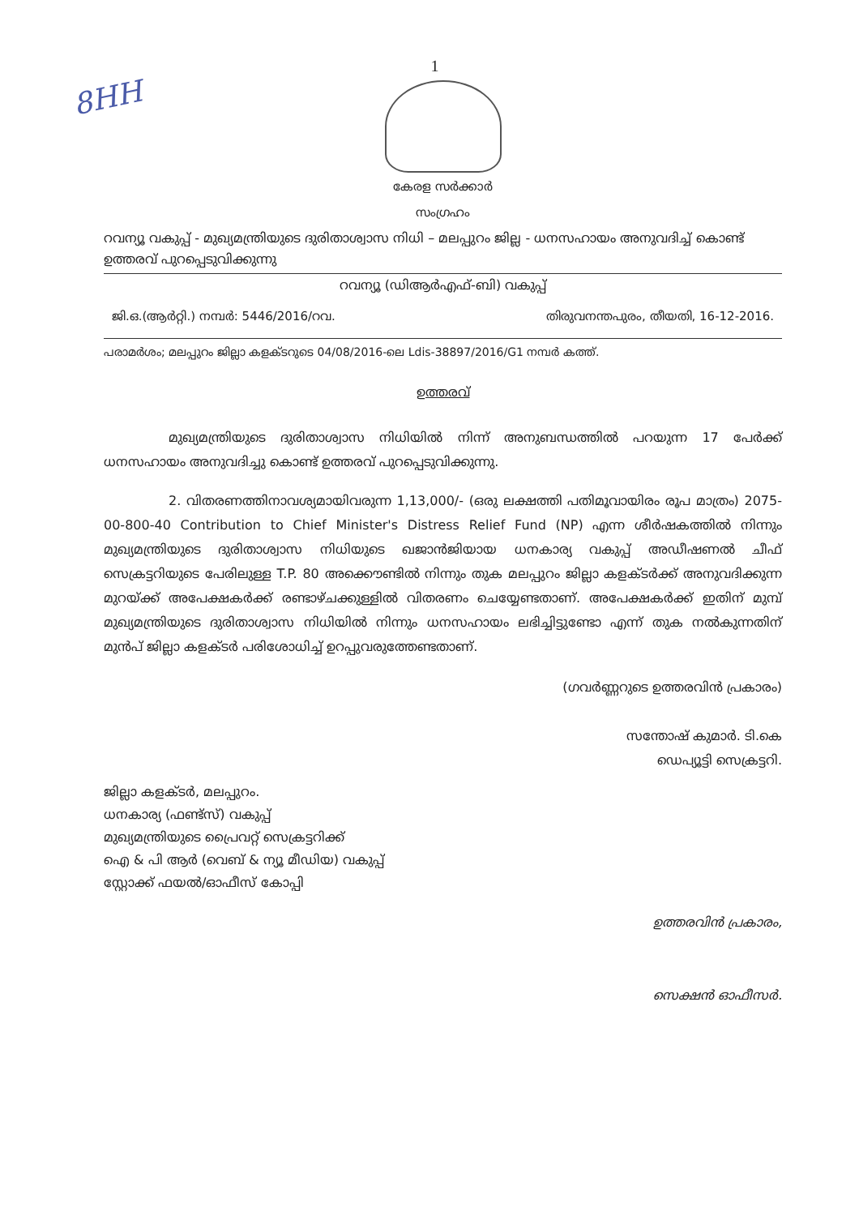8HH
1
കേരള സർക്കാർ
സംഗ്രഹം
റവന്യൂ വകുപ്പ് - മുഖ്യമന്ത്രിയുടെ ദുരിതാശ്വാസ നിധി – മലപ്പുറം ജില്ല - ധനസഹായം അനുവദിച്ച് കൊണ്ട് ഉത്തരവ് പുറപ്പെടുവിക്കുന്നു
റവന്യൂ (ഡിആർഎഫ്-ബി) വകുപ്പ്
ജി.ഒ.(ആർറ്റി.) നമ്പർ: 5446/2016/റവ. തിരുവനന്തപുരം, തീയതി, 16-12-2016.
പരാമർശം; മലപ്പുറം ജില്ലാ കളക്ടറുടെ 04/08/2016-ലെ Ldis-38897/2016/G1 നമ്പർ കത്ത്.
ഉത്തരവ്
മുഖ്യമന്ത്രിയുടെ ദുരിതാശ്വാസ നിധിയിൽ നിന്ന് അനുബന്ധത്തിൽ പറയുന്ന 17 പേർക്ക് ധനസഹായം അനുവദിച്ചു കൊണ്ട് ഉത്തരവ് പുറപ്പെടുവിക്കുന്നു.
2. വിതരണത്തിനാവശ്യമായിവരുന്ന 1,13,000/- (ഒരു ലക്ഷത്തി പതിമൂവായിരം രൂപ മാത്രം) 2075-00-800-40 Contribution to Chief Minister's Distress Relief Fund (NP) എന്ന ശീർഷകത്തിൽ നിന്നും മുഖ്യമന്ത്രിയുടെ ദുരിതാശ്വാസ നിധിയുടെ ഖജാൻജിയായ ധനകാര്യ വകുപ്പ് അഡീഷണൽ ചീഫ് സെക്രട്ടറിയുടെ പേരിലുള്ള T.P. 80 അക്കൌണ്ടിൽ നിന്നും തുക മലപ്പുറം ജില്ലാ കളക്ടർക്ക് അനുവദിക്കുന്ന മുറയ്ക്ക് അപേക്ഷകർക്ക് രണ്ടാഴ്ചക്കുള്ളിൽ വിതരണം ചെയ്യേണ്ടതാണ്. അപേക്ഷകർക്ക് ഇതിന് മുമ്പ് മുഖ്യമന്ത്രിയുടെ ദുരിതാശ്വാസ നിധിയിൽ നിന്നും ധനസഹായം ലഭിച്ചിട്ടുണ്ടോ എന്ന് തുക നൽകുന്നതിന് മുൻപ് ജില്ലാ കളക്ടർ പരിശോധിച്ച് ഉറപ്പുവരുത്തേണ്ടതാണ്.
(ഗവർണ്ണറുടെ ഉത്തരവിൻ പ്രകാരം)
സന്തോഷ് കുമാർ. ടി.കെ
ഡെപ്യൂട്ടി സെക്രട്ടറി.
ജില്ലാ കളക്ടർ, മലപ്പുറം.
ധനകാര്യ (ഫണ്ട്സ്) വകുപ്പ്
മുഖ്യമന്ത്രിയുടെ പ്രൈവറ്റ് സെക്രട്ടറിക്ക്
ഐ & പി ആർ (വെബ് & ന്യൂ മീഡിയ) വകുപ്പ്
സ്റ്റോക്ക് ഫയൽ/ഓഫീസ് കോപ്പി
ഉത്തരവിൻ പ്രകാരം,
സെക്ഷൻ ഓഫീസർ.